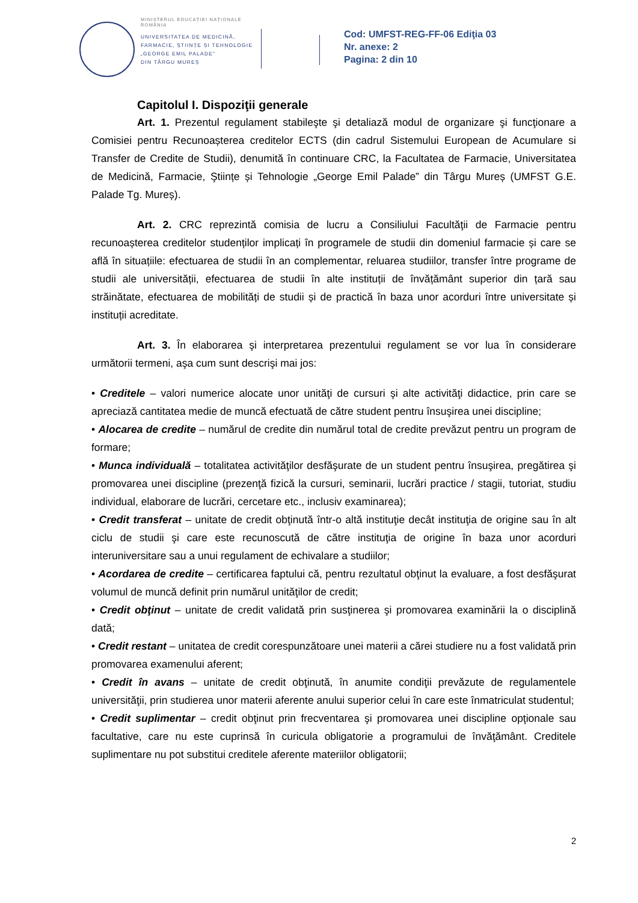MINISTERUL EDUCAȚIEI NAȚIONALE
ROMÂNIA
UNIVERSITATEA DE MEDICINĂ,
FARMACIE, ȘTIINȚE ȘI TEHNOLOGIE
„GEORGE EMIL PALADE”
DIN TÂRGU MUREȘ
Cod: UMFST-REG-FF-06 Ediţia 03
Nr. anexe: 2
Pagina: 2 din 10
Capitolul I. Dispoziţii generale
Art. 1. Prezentul regulament stabileşte şi detaliază modul de organizare şi funcţionare a Comisiei pentru Recunoașterea creditelor ECTS (din cadrul Sistemului European de Acumulare si Transfer de Credite de Studii), denumită în continuare CRC, la Facultatea de Farmacie, Universitatea de Medicină, Farmacie, Ştiințe și Tehnologie „George Emil Palade” din Târgu Mureș (UMFST G.E. Palade Tg. Mureș).
Art. 2. CRC reprezintă comisia de lucru a Consiliului Facultăţii de Farmacie pentru recunoașterea creditelor studenților implicați în programele de studii din domeniul farmacie și care se află în situațiile: efectuarea de studii în an complementar, reluarea studiilor, transfer între programe de studii ale universității, efectuarea de studii în alte instituții de învățământ superior din țară sau străinătate, efectuarea de mobilități de studii și de practică în baza unor acorduri între universitate și instituții acreditate.
Art. 3. În elaborarea şi interpretarea prezentului regulament se vor lua în considerare următorii termeni, aşa cum sunt descrişi mai jos:
• Creditele – valori numerice alocate unor unităţi de cursuri şi alte activităţi didactice, prin care se apreciază cantitatea medie de muncă efectuată de către student pentru însuşirea unei discipline;
• Alocarea de credite – numărul de credite din numărul total de credite prevăzut pentru un program de formare;
• Munca individuală – totalitatea activităţilor desfăşurate de un student pentru însuşirea, pregătirea şi promovarea unei discipline (prezenţă fizică la cursuri, seminarii, lucrări practice / stagii, tutoriat, studiu individual, elaborare de lucrări, cercetare etc., inclusiv examinarea);
• Credit transferat – unitate de credit obţinută într-o altă instituţie decât instituţia de origine sau în alt ciclu de studii şi care este recunoscută de către instituţia de origine în baza unor acorduri interuniversitare sau a unui regulament de echivalare a studiilor;
• Acordarea de credite – certificarea faptului că, pentru rezultatul obţinut la evaluare, a fost desfăşurat volumul de muncă definit prin numărul unităţilor de credit;
• Credit obţinut – unitate de credit validată prin susţinerea şi promovarea examinării la o disciplină dată;
• Credit restant – unitatea de credit corespunzătoare unei materii a cărei studiere nu a fost validată prin promovarea examenului aferent;
• Credit în avans – unitate de credit obţinută, în anumite condiţii prevăzute de regulamentele universităţii, prin studierea unor materii aferente anului superior celui în care este înmatriculat studentul;
• Credit suplimentar – credit obţinut prin frecventarea şi promovarea unei discipline opţionale sau facultative, care nu este cuprinsă în curicula obligatorie a programului de învăţământ. Creditele suplimentare nu pot substitui creditele aferente materiilor obligatorii;
2